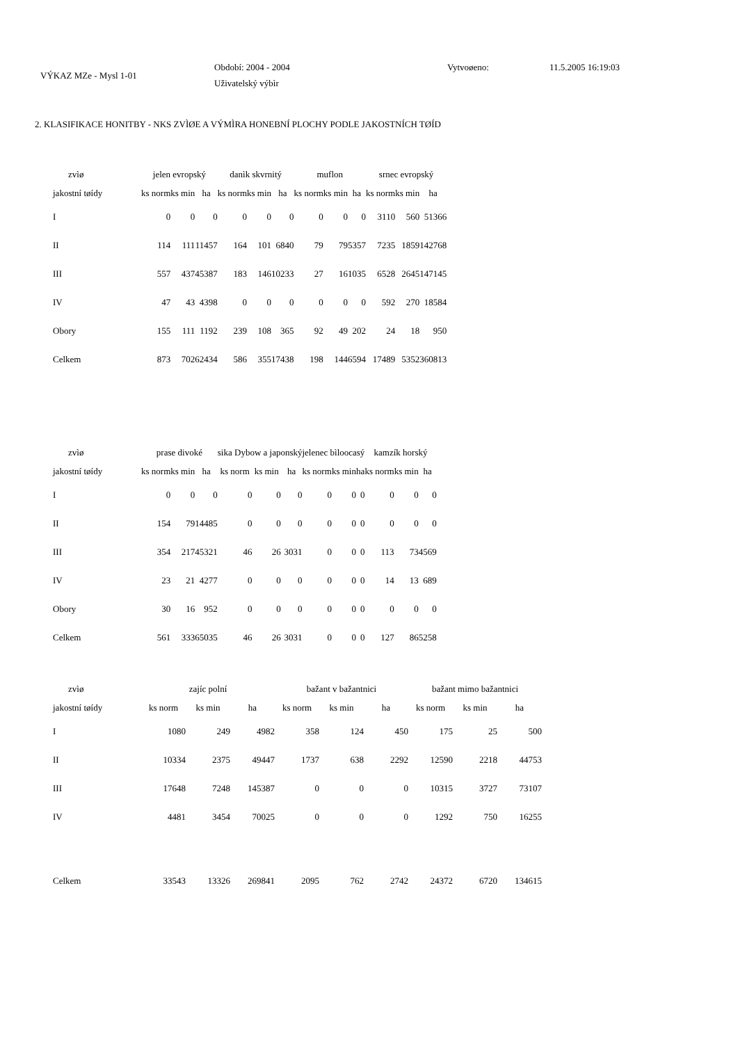VÝKAZ MZe - Mysl 1-01
Období: 2004 - 2004
Uživatelský výbìr
Vytvoøeno: 11.5.2005 16:19:03
2. KLASIFIKACE HONITBY - NKS ZVÌØE A VÝMÌRA HONEBNÍ PLOCHY PODLE JAKOSTNÍCH TØÍD
| zvìø | jelen evropský | | | danìk skvrnitý | | | muflon | | | srnec evropský | | |
| --- | --- | --- | --- | --- | --- | --- | --- | --- | --- | --- | --- | --- |
| jakostní tøídy | ks norm | ks min | ha | ks norm | ks min | ha | ks norm | ks min | ha | ks norm | ks min | ha |
| I | 0 | 0 | 0 | 0 | 0 | 0 | 0 | 0 | 0 | 3110 | 560 | 51366 |
| II | 114 | 111 | 11457 | 164 | 101 | 6840 | 79 | 79 | 5357 | 7235 | 1859 | 142768 |
| III | 557 | 437 | 45387 | 183 | 146 | 10233 | 27 | 16 | 1035 | 6528 | 2645 | 147145 |
| IV | 47 | 43 | 4398 | 0 | 0 | 0 | 0 | 0 | 0 | 592 | 270 | 18584 |
| Obory | 155 | 111 | 1192 | 239 | 108 | 365 | 92 | 49 | 202 | 24 | 18 | 950 |
| Celkem | 873 | 702 | 62434 | 586 | 355 | 17438 | 198 | 144 | 6594 | 17489 | 5352 | 360813 |
| zvìø | prase divoké | | | sika Dybow a japonský | | | jelenec bìloocasý | | | kamzík horský | | |
| --- | --- | --- | --- | --- | --- | --- | --- | --- | --- | --- | --- | --- |
| jakostní tøídy | ks norm | ks min | ha | ks norm | ks min | ha | ks norm | ks min | ha | ks norm | ks min | ha |
| I | 0 | 0 | 0 | 0 | 0 | 0 | 0 | 0 | 0 | 0 | 0 | 0 |
| II | 154 | 79 | 14485 | 0 | 0 | 0 | 0 | 0 | 0 | 0 | 0 | 0 |
| III | 354 | 217 | 45321 | 46 | 26 | 3031 | 0 | 0 | 0 | 113 | 73 | 4569 |
| IV | 23 | 21 | 4277 | 0 | 0 | 0 | 0 | 0 | 0 | 14 | 13 | 689 |
| Obory | 30 | 16 | 952 | 0 | 0 | 0 | 0 | 0 | 0 | 0 | 0 | 0 |
| Celkem | 561 | 333 | 65035 | 46 | 26 | 3031 | 0 | 0 | 0 | 127 | 86 | 5258 |
| zvìø | zajíc polní | | | bažant v bažantnici | | | bažant mimo bažantnici | | |
| --- | --- | --- | --- | --- | --- | --- | --- | --- | --- |
| jakostní tøídy | ks norm | ks min | ha | ks norm | ks min | ha | ks norm | ks min | ha |
| I | 1080 | 249 | 4982 | 358 | 124 | 450 | 175 | 25 | 500 |
| II | 10334 | 2375 | 49447 | 1737 | 638 | 2292 | 12590 | 2218 | 44753 |
| III | 17648 | 7248 | 145387 | 0 | 0 | 0 | 10315 | 3727 | 73107 |
| IV | 4481 | 3454 | 70025 | 0 | 0 | 0 | 1292 | 750 | 16255 |
| Celkem | 33543 | 13326 | 269841 | 2095 | 762 | 2742 | 24372 | 6720 | 134615 |